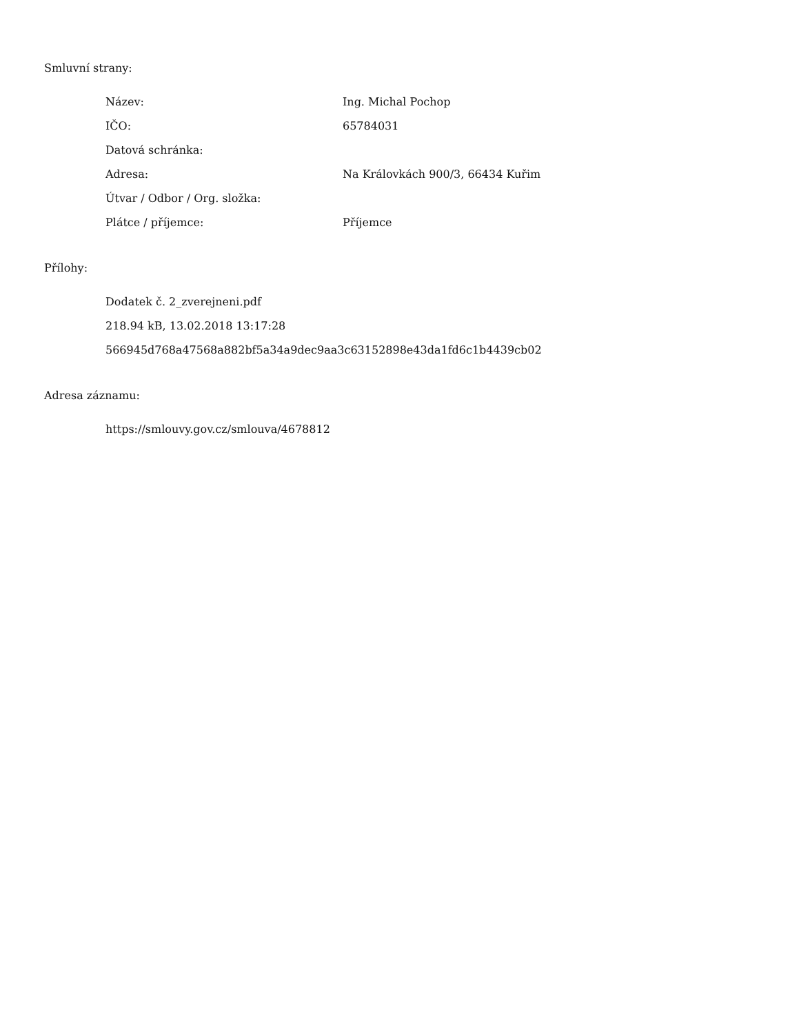Smluvní strany:
Název: Ing. Michal Pochop
IČO: 65784031
Datová schránka:
Adresa: Na Královkách 900/3, 66434 Kuřim
Útvar / Odbor / Org. složka:
Plátce / příjemce: Příjemce
Přílohy:
Dodatek č. 2_zverejneni.pdf
218.94 kB, 13.02.2018 13:17:28
566945d768a47568a882bf5a34a9dec9aa3c63152898e43da1fd6c1b4439cb02
Adresa záznamu:
https://smlouvy.gov.cz/smlouva/4678812